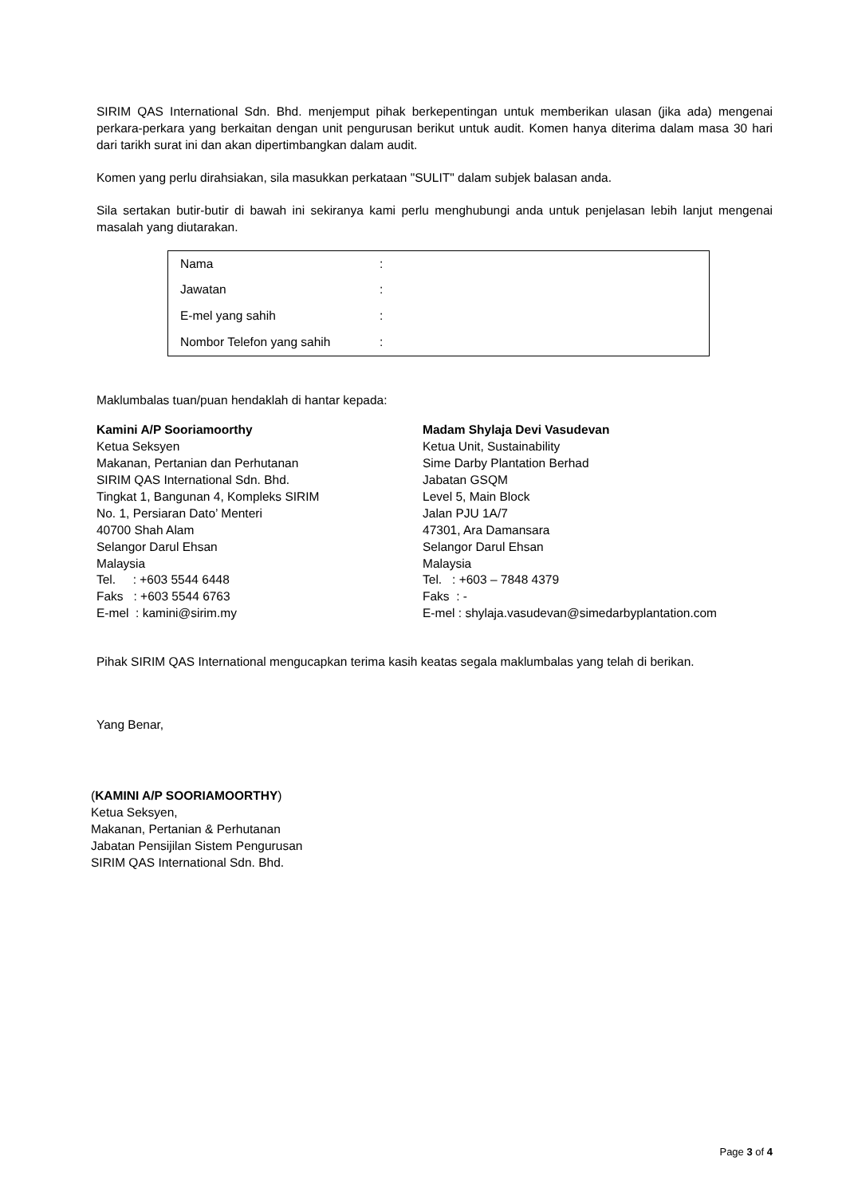SIRIM QAS International Sdn. Bhd. menjemput pihak berkepentingan untuk memberikan ulasan (jika ada) mengenai perkara-perkara yang berkaitan dengan unit pengurusan berikut untuk audit. Komen hanya diterima dalam masa 30 hari dari tarikh surat ini dan akan dipertimbangkan dalam audit.
Komen yang perlu dirahsiakan, sila masukkan perkataan "SULIT" dalam subjek balasan anda.
Sila sertakan butir-butir di bawah ini sekiranya kami perlu menghubungi anda untuk penjelasan lebih lanjut mengenai masalah yang diutarakan.
| Nama | : |
| Jawatan | : |
| E-mel yang sahih | : |
| Nombor Telefon yang sahih | : |
Maklumbalas tuan/puan hendaklah di hantar kepada:
Kamini A/P Sooriamoorthy
Ketua Seksyen
Makanan, Pertanian dan Perhutanan
SIRIM QAS International Sdn. Bhd.
Tingkat 1, Bangunan 4, Kompleks SIRIM
No. 1, Persiaran Dato’ Menteri
40700 Shah Alam
Selangor Darul Ehsan
Malaysia
Tel. : +603 5544 6448
Faks : +603 5544 6763
E-mel : kamini@sirim.my
Madam Shylaja Devi Vasudevan
Ketua Unit, Sustainability
Sime Darby Plantation Berhad
Jabatan GSQM
Level 5, Main Block
Jalan PJU 1A/7
47301, Ara Damansara
Selangor Darul Ehsan
Malaysia
Tel. : +603 – 7848 4379
Faks : -
E-mel : shylaja.vasudevan@simedarbyplantation.com
Pihak SIRIM QAS International mengucapkan terima kasih keatas segala maklumbalas yang telah di berikan.
Yang Benar,
(KAMINI A/P SOORIAMOORTHY)
Ketua Seksyen,
Makanan, Pertanian & Perhutanan
Jabatan Pensijilan Sistem Pengurusan
SIRIM QAS International Sdn. Bhd.
Page 3 of 4